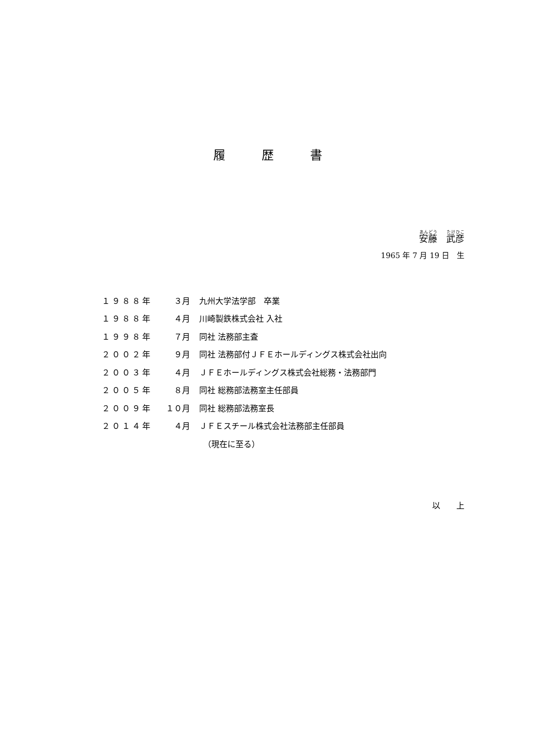履　　　歴　　　書
安藤　武彦
1965 年 7 月 19 日　生
| １９８８年 | ３月 | 九州大学法学部 卒業 |
| １９８８年 | ４月 | 川崎製鉄株式会社 入社 |
| １９９８年 | ７月 | 同社 法務部主査 |
| ２００２年 | ９月 | 同社 法務部付ＪＦＥホールディングス株式会社出向 |
| ２００３年 | ４月 | ＪＦＥホールディングス株式会社総務・法務部門 |
| ２００５年 | ８月 | 同社 総務部法務室主任部員 |
| ２００９年 | １０月 | 同社 総務部法務室長 |
| ２０１４年 | ４月 | ＪＦＥスチール株式会社法務部主任部員 |
| | | （現在に至る） |
以　　上